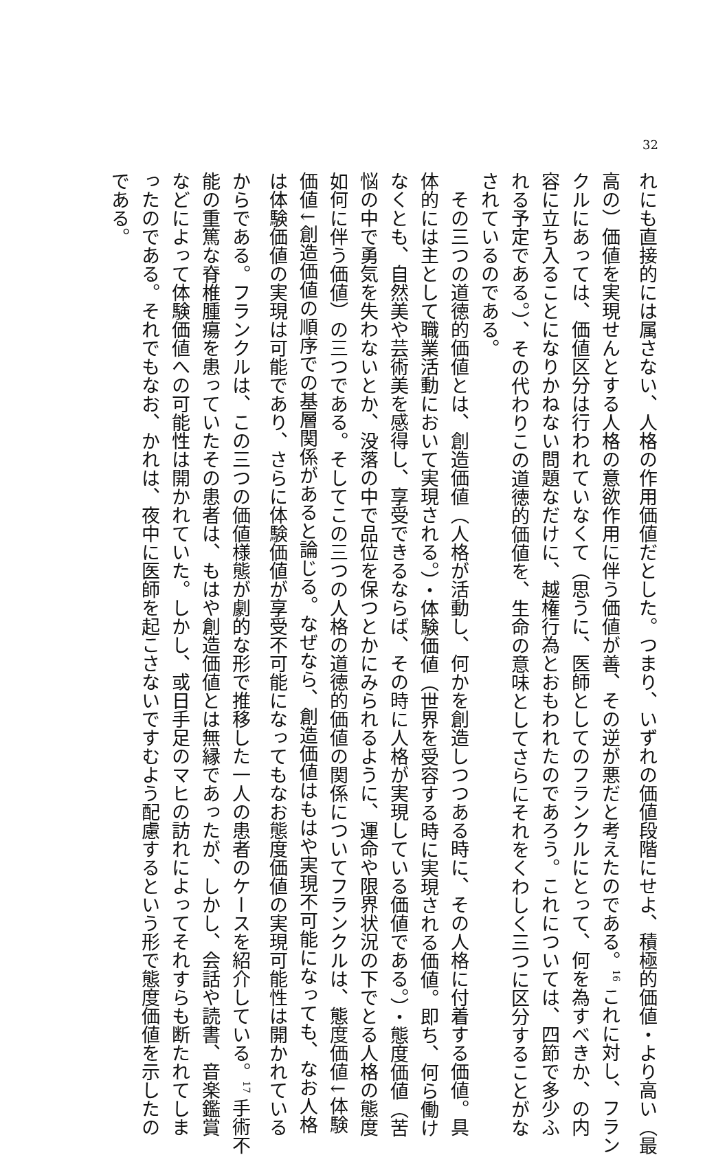32
れにも直接的には属さない、人格の作用価値だとした。つまり、いずれの価値段階にせよ、積極的価値・より高い（最
高の）価値を実現せんとする人格の意欲作用に伴う価値が善、その逆が悪だと考えたのである。<sup>16</sup> これに対し、フラン
クルにあっては、価値区分は行われていなくて（思うに、医師としてのフランクルにとって、何を為すべきか、の内
容に立ち入ることになりかねない問題なだけに、越権行為とおもわれたのであろう。これについては、四節で多少ふ
れる予定である。）、その代わりこの道徳的価値を、生命の意味としてさらにそれをくわしく三つに区分することがな
されているのである。
　その三つの道徳的価値とは、創造価値（人格が活動し、何かを創造しつつある時に、その人格に付着する価値。具
体的には主として職業活動において実現される。）・体験価値（世界を受容する時に実現される価値。即ち、何ら働け
なくとも、自然美や芸術美を感得し、享受できるならば、その時に人格が実現している価値である。）・態度価値（苦
悩の中で勇気を失わないとか、没落の中で品位を保つとかにみられるように、運命や限界状況の下でとる人格の態度
如何に伴う価値）の三つである。そしてこの三つの人格の道徳的価値の関係についてフランクルは、態度価値↓体験
価値↓創造価値の順序での基層関係があると論じる。なぜなら、創造価値はもはや実現不可能になっても、なお人格
は体験価値の実現は可能であり、さらに体験価値が享受不可能になってもなお態度価値の実現可能性は開かれている
からである。フランクルは、この三つの価値様態が劇的な形で推移した一人の患者のケースを紹介している。<sup>17</sup> 手術不
能の重篤な脊椎腫瘍を患っていたその患者は、もはや創造価値とは無縁であったが、しかし、会話や読書、音楽鑑賞
などによって体験価値への可能性は開かれていた。しかし、或日手足のマヒの訪れによってそれすらも断たれてしま
ったのである。それでもなお、かれは、夜中に医師を起こさないですむよう配慮するという形で態度価値を示したの
である。